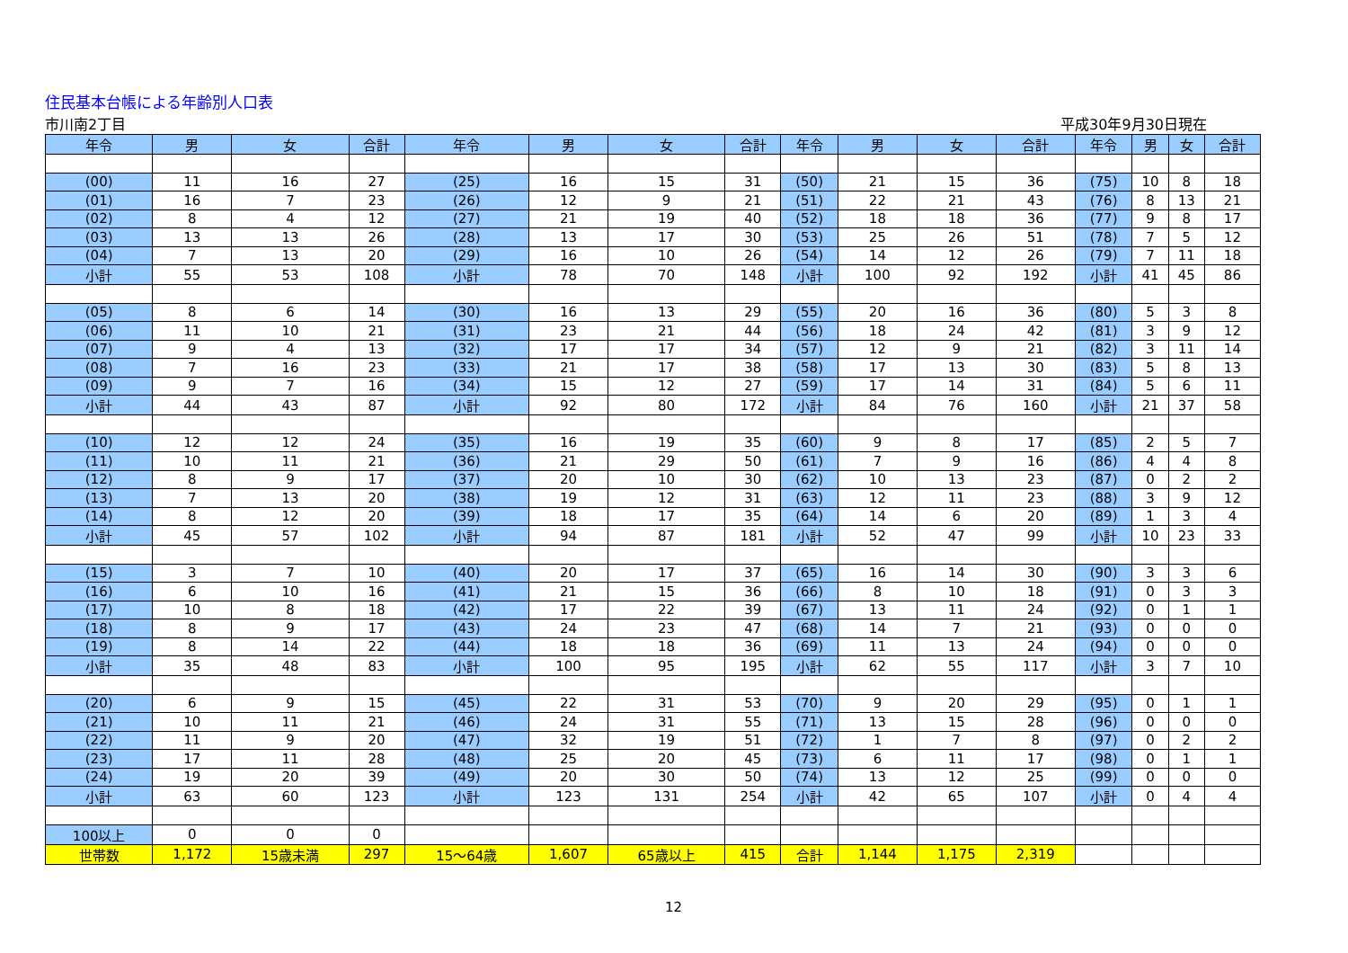住民基本台帳による年齢別人口表
市川南2丁目 平成30年9月30日現在
| 年令 | 男 | 女 | 合計 | 年令 | 男 | 女 | 合計 | 年令 | 男 | 女 | 合計 | 年令 | 男 | 女 | 合計 |
| --- | --- | --- | --- | --- | --- | --- | --- | --- | --- | --- | --- | --- | --- | --- | --- |
| (00) | 11 | 16 | 27 | (25) | 16 | 15 | 31 | (50) | 21 | 15 | 36 | (75) | 10 | 8 | 18 |
| (01) | 16 | 7 | 23 | (26) | 12 | 9 | 21 | (51) | 22 | 21 | 43 | (76) | 8 | 13 | 21 |
| (02) | 8 | 4 | 12 | (27) | 21 | 19 | 40 | (52) | 18 | 18 | 36 | (77) | 9 | 8 | 17 |
| (03) | 13 | 13 | 26 | (28) | 13 | 17 | 30 | (53) | 25 | 26 | 51 | (78) | 7 | 5 | 12 |
| (04) | 7 | 13 | 20 | (29) | 16 | 10 | 26 | (54) | 14 | 12 | 26 | (79) | 7 | 11 | 18 |
| 小計 | 55 | 53 | 108 | 小計 | 78 | 70 | 148 | 小計 | 100 | 92 | 192 | 小計 | 41 | 45 | 86 |
| (05) | 8 | 6 | 14 | (30) | 16 | 13 | 29 | (55) | 20 | 16 | 36 | (80) | 5 | 3 | 8 |
| (06) | 11 | 10 | 21 | (31) | 23 | 21 | 44 | (56) | 18 | 24 | 42 | (81) | 3 | 9 | 12 |
| (07) | 9 | 4 | 13 | (32) | 17 | 17 | 34 | (57) | 12 | 9 | 21 | (82) | 3 | 11 | 14 |
| (08) | 7 | 16 | 23 | (33) | 21 | 17 | 38 | (58) | 17 | 13 | 30 | (83) | 5 | 8 | 13 |
| (09) | 9 | 7 | 16 | (34) | 15 | 12 | 27 | (59) | 17 | 14 | 31 | (84) | 5 | 6 | 11 |
| 小計 | 44 | 43 | 87 | 小計 | 92 | 80 | 172 | 小計 | 84 | 76 | 160 | 小計 | 21 | 37 | 58 |
| (10) | 12 | 12 | 24 | (35) | 16 | 19 | 35 | (60) | 9 | 8 | 17 | (85) | 2 | 5 | 7 |
| (11) | 10 | 11 | 21 | (36) | 21 | 29 | 50 | (61) | 7 | 9 | 16 | (86) | 4 | 4 | 8 |
| (12) | 8 | 9 | 17 | (37) | 20 | 10 | 30 | (62) | 10 | 13 | 23 | (87) | 0 | 2 | 2 |
| (13) | 7 | 13 | 20 | (38) | 19 | 12 | 31 | (63) | 12 | 11 | 23 | (88) | 3 | 9 | 12 |
| (14) | 8 | 12 | 20 | (39) | 18 | 17 | 35 | (64) | 14 | 6 | 20 | (89) | 1 | 3 | 4 |
| 小計 | 45 | 57 | 102 | 小計 | 94 | 87 | 181 | 小計 | 52 | 47 | 99 | 小計 | 10 | 23 | 33 |
| (15) | 3 | 7 | 10 | (40) | 20 | 17 | 37 | (65) | 16 | 14 | 30 | (90) | 3 | 3 | 6 |
| (16) | 6 | 10 | 16 | (41) | 21 | 15 | 36 | (66) | 8 | 10 | 18 | (91) | 0 | 3 | 3 |
| (17) | 10 | 8 | 18 | (42) | 17 | 22 | 39 | (67) | 13 | 11 | 24 | (92) | 0 | 1 | 1 |
| (18) | 8 | 9 | 17 | (43) | 24 | 23 | 47 | (68) | 14 | 7 | 21 | (93) | 0 | 0 | 0 |
| (19) | 8 | 14 | 22 | (44) | 18 | 18 | 36 | (69) | 11 | 13 | 24 | (94) | 0 | 0 | 0 |
| 小計 | 35 | 48 | 83 | 小計 | 100 | 95 | 195 | 小計 | 62 | 55 | 117 | 小計 | 3 | 7 | 10 |
| (20) | 6 | 9 | 15 | (45) | 22 | 31 | 53 | (70) | 9 | 20 | 29 | (95) | 0 | 1 | 1 |
| (21) | 10 | 11 | 21 | (46) | 24 | 31 | 55 | (71) | 13 | 15 | 28 | (96) | 0 | 0 | 0 |
| (22) | 11 | 9 | 20 | (47) | 32 | 19 | 51 | (72) | 1 | 7 | 8 | (97) | 0 | 2 | 2 |
| (23) | 17 | 11 | 28 | (48) | 25 | 20 | 45 | (73) | 6 | 11 | 17 | (98) | 0 | 1 | 1 |
| (24) | 19 | 20 | 39 | (49) | 20 | 30 | 50 | (74) | 13 | 12 | 25 | (99) | 0 | 0 | 0 |
| 小計 | 63 | 60 | 123 | 小計 | 123 | 131 | 254 | 小計 | 42 | 65 | 107 | 小計 | 0 | 4 | 4 |
| 100以上 | 0 | 0 | 0 | | | | | | | | | | | | |
| 世帯数 | 1,172 | 15歳未満 | 297 | 15～64歳 | 1,607 | 65歳以上 | 415 | 合計 | 1,144 | 1,175 | 2,319 | | | | |
12